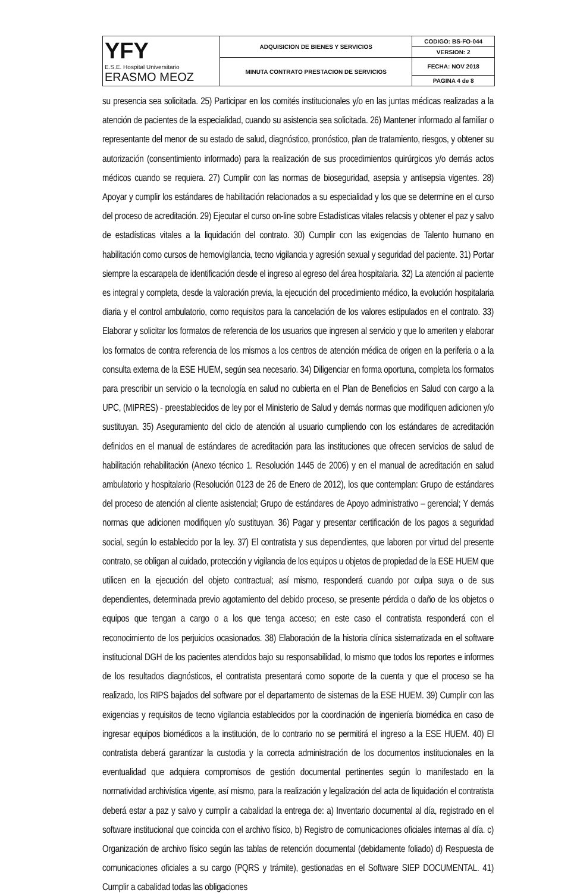| YFY E.S.E. Hospital Universitario ERASMO MEOZ | ADQUISICION DE BIENES Y SERVICIOS | CODIGO: BS-FO-044 |
| | | VERSION: 2 |
| | MINUTA CONTRATO PRESTACION DE SERVICIOS | FECHA: NOV 2018 |
| | | PAGINA 4 de 8 |
su presencia sea solicitada. 25) Participar en los comités institucionales y/o en las juntas médicas realizadas a la atención de pacientes de la especialidad, cuando su asistencia sea solicitada. 26) Mantener informado al familiar o representante del menor de su estado de salud, diagnóstico, pronóstico, plan de tratamiento, riesgos, y obtener su autorización (consentimiento informado) para la realización de sus procedimientos quirúrgicos y/o demás actos médicos cuando se requiera. 27) Cumplir con las normas de bioseguridad, asepsia y antisepsia vigentes. 28) Apoyar y cumplir los estándares de habilitación relacionados a su especialidad y los que se determine en el curso del proceso de acreditación. 29) Ejecutar el curso on-line sobre Estadísticas vitales relacsis y obtener el paz y salvo de estadísticas vitales a la liquidación del contrato. 30) Cumplir con las exigencias de Talento humano en habilitación como cursos de hemovigilancia, tecno vigilancia y agresión sexual y seguridad del paciente. 31) Portar siempre la escarapela de identificación desde el ingreso al egreso del área hospitalaria. 32) La atención al paciente es integral y completa, desde la valoración previa, la ejecución del procedimiento médico, la evolución hospitalaria diaria y el control ambulatorio, como requisitos para la cancelación de los valores estipulados en el contrato. 33) Elaborar y solicitar los formatos de referencia de los usuarios que ingresen al servicio y que lo ameriten y elaborar los formatos de contra referencia de los mismos a los centros de atención médica de origen en la periferia o a la consulta externa de la ESE HUEM, según sea necesario. 34) Diligenciar en forma oportuna, completa los formatos para prescribir un servicio o la tecnología en salud no cubierta en el Plan de Beneficios en Salud con cargo a la UPC, (MIPRES) - preestablecidos de ley por el Ministerio de Salud y demás normas que modifiquen adicionen y/o sustituyan. 35) Aseguramiento del ciclo de atención al usuario cumpliendo con los estándares de acreditación definidos en el manual de estándares de acreditación para las instituciones que ofrecen servicios de salud de habilitación rehabilitación (Anexo técnico 1. Resolución 1445 de 2006) y en el manual de acreditación en salud ambulatorio y hospitalario (Resolución 0123 de 26 de Enero de 2012), los que contemplan: Grupo de estándares del proceso de atención al cliente asistencial; Grupo de estándares de Apoyo administrativo – gerencial; Y demás normas que adicionen modifiquen y/o sustituyan. 36) Pagar y presentar certificación de los pagos a seguridad social, según lo establecido por la ley. 37) El contratista y sus dependientes, que laboren por virtud del presente contrato, se obligan al cuidado, protección y vigilancia de los equipos u objetos de propiedad de la ESE HUEM que utilicen en la ejecución del objeto contractual; así mismo, responderá cuando por culpa suya o de sus dependientes, determinada previo agotamiento del debido proceso, se presente pérdida o daño de los objetos o equipos que tengan a cargo o a los que tenga acceso; en este caso el contratista responderá con el reconocimiento de los perjuicios ocasionados. 38) Elaboración de la historia clínica sistematizada en el software institucional DGH de los pacientes atendidos bajo su responsabilidad, lo mismo que todos los reportes e informes de los resultados diagnósticos, el contratista presentará como soporte de la cuenta y que el proceso se ha realizado, los RIPS bajados del software por el departamento de sistemas de la ESE HUEM. 39) Cumplir con las exigencias y requisitos de tecno vigilancia establecidos por la coordinación de ingeniería biomédica en caso de ingresar equipos biomédicos a la institución, de lo contrario no se permitirá el ingreso a la ESE HUEM. 40) El contratista deberá garantizar la custodia y la correcta administración de los documentos institucionales en la eventualidad que adquiera compromisos de gestión documental pertinentes según lo manifestado en la normatividad archivística vigente, así mismo, para la realización y legalización del acta de liquidación el contratista deberá estar a paz y salvo y cumplir a cabalidad la entrega de: a) Inventario documental al día, registrado en el software institucional que coincida con el archivo físico, b) Registro de comunicaciones oficiales internas al día. c) Organización de archivo físico según las tablas de retención documental (debidamente foliado) d) Respuesta de comunicaciones oficiales a su cargo (PQRS y trámite), gestionadas en el Software SIEP DOCUMENTAL. 41) Cumplir a cabalidad todas las obligaciones